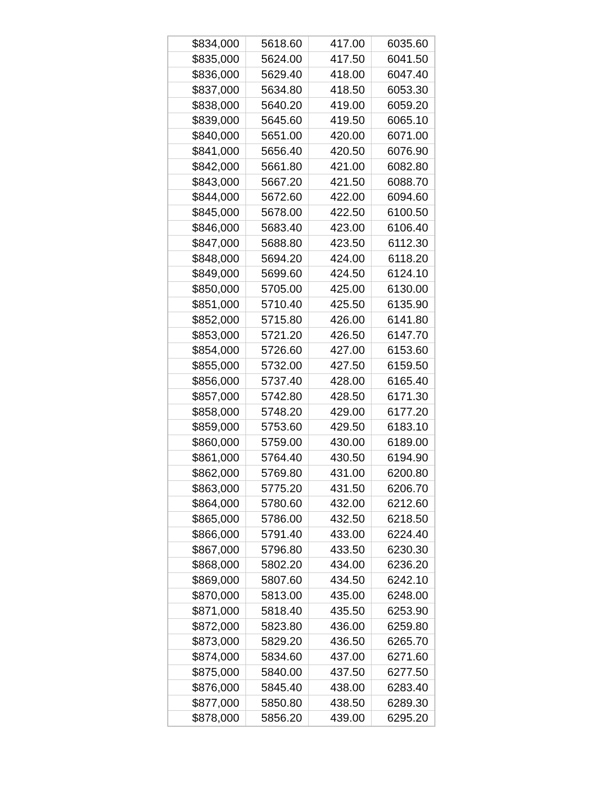| $834,000 | 5618.60 | 417.00 | 6035.60 |
| $835,000 | 5624.00 | 417.50 | 6041.50 |
| $836,000 | 5629.40 | 418.00 | 6047.40 |
| $837,000 | 5634.80 | 418.50 | 6053.30 |
| $838,000 | 5640.20 | 419.00 | 6059.20 |
| $839,000 | 5645.60 | 419.50 | 6065.10 |
| $840,000 | 5651.00 | 420.00 | 6071.00 |
| $841,000 | 5656.40 | 420.50 | 6076.90 |
| $842,000 | 5661.80 | 421.00 | 6082.80 |
| $843,000 | 5667.20 | 421.50 | 6088.70 |
| $844,000 | 5672.60 | 422.00 | 6094.60 |
| $845,000 | 5678.00 | 422.50 | 6100.50 |
| $846,000 | 5683.40 | 423.00 | 6106.40 |
| $847,000 | 5688.80 | 423.50 | 6112.30 |
| $848,000 | 5694.20 | 424.00 | 6118.20 |
| $849,000 | 5699.60 | 424.50 | 6124.10 |
| $850,000 | 5705.00 | 425.00 | 6130.00 |
| $851,000 | 5710.40 | 425.50 | 6135.90 |
| $852,000 | 5715.80 | 426.00 | 6141.80 |
| $853,000 | 5721.20 | 426.50 | 6147.70 |
| $854,000 | 5726.60 | 427.00 | 6153.60 |
| $855,000 | 5732.00 | 427.50 | 6159.50 |
| $856,000 | 5737.40 | 428.00 | 6165.40 |
| $857,000 | 5742.80 | 428.50 | 6171.30 |
| $858,000 | 5748.20 | 429.00 | 6177.20 |
| $859,000 | 5753.60 | 429.50 | 6183.10 |
| $860,000 | 5759.00 | 430.00 | 6189.00 |
| $861,000 | 5764.40 | 430.50 | 6194.90 |
| $862,000 | 5769.80 | 431.00 | 6200.80 |
| $863,000 | 5775.20 | 431.50 | 6206.70 |
| $864,000 | 5780.60 | 432.00 | 6212.60 |
| $865,000 | 5786.00 | 432.50 | 6218.50 |
| $866,000 | 5791.40 | 433.00 | 6224.40 |
| $867,000 | 5796.80 | 433.50 | 6230.30 |
| $868,000 | 5802.20 | 434.00 | 6236.20 |
| $869,000 | 5807.60 | 434.50 | 6242.10 |
| $870,000 | 5813.00 | 435.00 | 6248.00 |
| $871,000 | 5818.40 | 435.50 | 6253.90 |
| $872,000 | 5823.80 | 436.00 | 6259.80 |
| $873,000 | 5829.20 | 436.50 | 6265.70 |
| $874,000 | 5834.60 | 437.00 | 6271.60 |
| $875,000 | 5840.00 | 437.50 | 6277.50 |
| $876,000 | 5845.40 | 438.00 | 6283.40 |
| $877,000 | 5850.80 | 438.50 | 6289.30 |
| $878,000 | 5856.20 | 439.00 | 6295.20 |